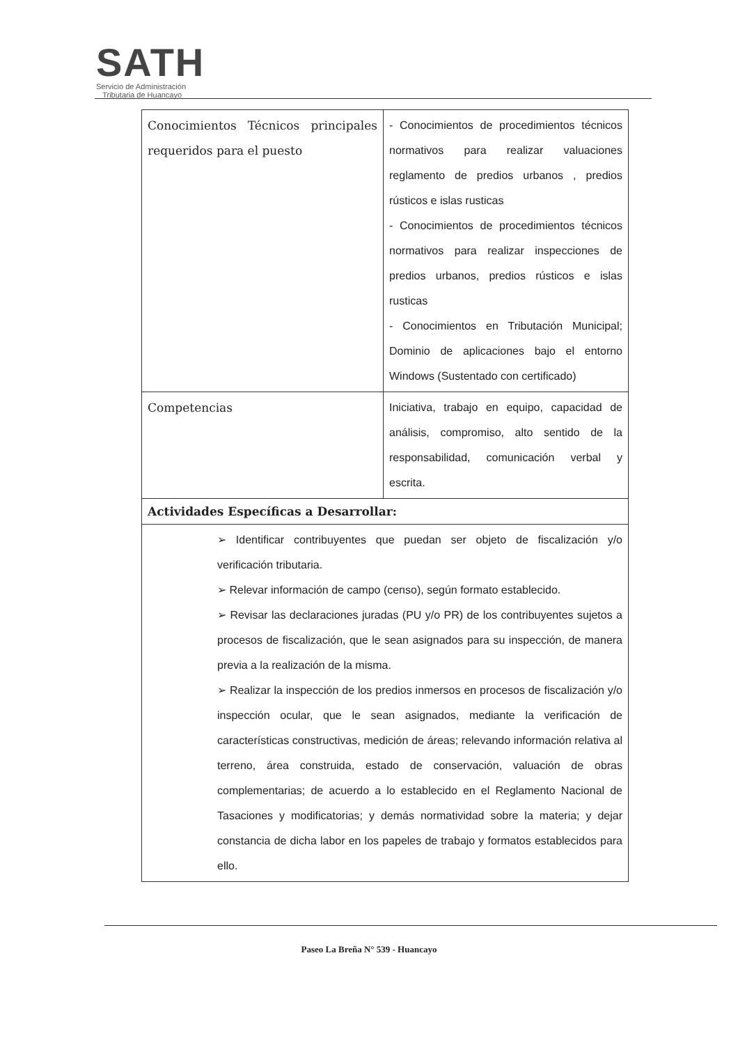SATH
Servicio de Administración
Tributaria de Huancayo
| Conocimientos Técnicos principales requeridos para el puesto | - Conocimientos de procedimientos técnicos normativos para realizar valuaciones reglamento de predios urbanos , predios rústicos e islas rusticas - Conocimientos de procedimientos técnicos normativos para realizar inspecciones de predios urbanos, predios rústicos e islas rusticas - Conocimientos en Tributación Municipal; Dominio de aplicaciones bajo el entorno Windows (Sustentado con certificado) |
| Competencias | Iniciativa, trabajo en equipo, capacidad de análisis, compromiso, alto sentido de la responsabilidad, comunicación verbal y escrita. |
| Actividades Específicas a Desarrollar: | |
| ➢ Identificar contribuyentes que puedan ser objeto de fiscalización y/o verificación tributaria. ➢ Relevar información de campo (censo), según formato establecido. ➢ Revisar las declaraciones juradas (PU y/o PR) de los contribuyentes sujetos a procesos de fiscalización, que le sean asignados para su inspección, de manera previa a la realización de la misma. ➢ Realizar la inspección de los predios inmersos en procesos de fiscalización y/o inspección ocular, que le sean asignados, mediante la verificación de características constructivas, medición de áreas; relevando información relativa al terreno, área construida, estado de conservación, valuación de obras complementarias; de acuerdo a lo establecido en el Reglamento Nacional de Tasaciones y modificatorias; y demás normatividad sobre la materia; y dejar constancia de dicha labor en los papeles de trabajo y formatos establecidos para ello. | |
Paseo La Breña N° 539 - Huancayo